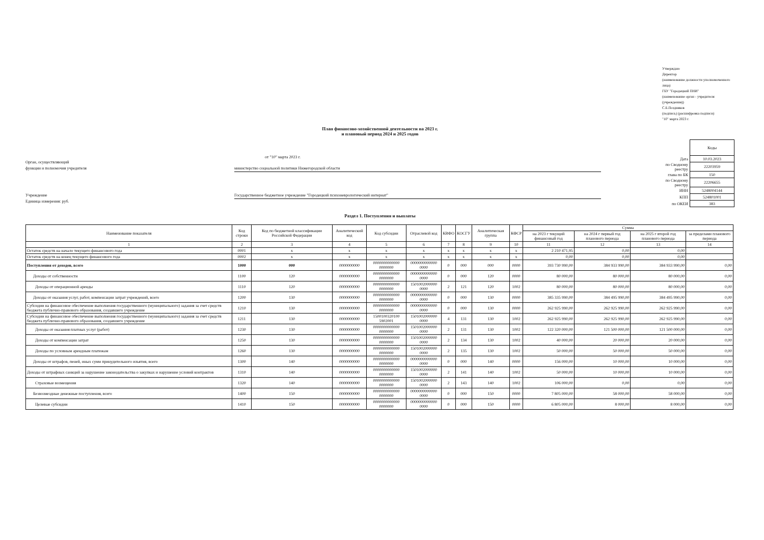Утверждаю
Директор
(наименование должности уполномоченного лица)
ГБУ "Городецкий ПНИ"
(наименование орган - учредителя (учреждения))
С.Б.Поздняков
(подпись) (расшифровка подписи)
"10" марта 2023 г.
План финансово-хозяйственной деятельности на 2023 г.
и плановый период 2024 и 2025 годов
от "10" марта 2023 г.
Орган, осуществляющий
функции и полномочия учредителя
министерство социальной политики Нижегородской области
Учреждение Государственное бюджетное учреждение "Городецкий психоневрологический интернат"
Единица измерения: руб.
| | Коды |
| Дата | 10.03.2023 |
| по Сводному реестру | 22203959 |
| глава по БК | 150 |
| по Сводному реестру | 22206655 |
| ИНН | 5248004144 |
| КПП | 524801001 |
| по ОКЕИ | 383 |
Раздел 1. Поступления и выплаты
| Наименование показателя | Код строки | Код по бюджетной классификации Российской Федерации | Аналитический код | Код субсидии | Отраслевой код | КВФО | КОСГУ | Аналитическая группа | КФСР | Сумма | | | |
| --- | --- | --- | --- | --- | --- | --- | --- | --- | --- | --- | --- | --- | --- |
| | | | | | | | | | | на 2023 г текущий финансовый год | на 2024 г первый год планового периода | на 2025 г второй год планового периода | за пределами планового периода |
| 1 | 2 | 3 | 4 | 5 | 6 | 7 | 8 | 9 | 10 | 11 | 12 | 13 | 14 |
| Остаток средств на начало текущего финансового года | 0001 | x | x | x | x | x | x | x | x | 2 210 471,95 | 0,00 | 0,00 | |
| Остаток средств на конец текущего финансового года | 0002 | x | x | x | x | x | x | x | x | 0,00 | 0,00 | 0,00 | |
| Поступления от доходов, всего | 1000 | 000 | 0000000000 | 0000000000000 0000000 | 0000000000000 0000 | 0 | 000 | 000 | 0000 | 393 730 990,00 | 384 933 990,00 | 384 933 990,00 | 0,00 |
| Доходы от собственности | 1100 | 120 | 0000000000 | 0000000000000 0000000 | 0000000000000 0000 | 0 | 000 | 120 | 0000 | 80 000,00 | 80 000,00 | 80 000,00 | 0,00 |
| Доходы от операционной аренды | 1110 | 120 | 0000000000 | 0000000000000 0000000 | 1501002000000 0000 | 2 | 121 | 120 | 1002 | 80 000,00 | 80 000,00 | 80 000,00 | 0,00 |
| Доходы от оказания услуг, работ, компенсации затрат учреждений, всего | 1200 | 130 | 0000000000 | 0000000000000 0000000 | 0000000000000 0000 | 0 | 000 | 130 | 0000 | 385 335 990,00 | 384 495 990,00 | 384 495 990,00 | 0,00 |
| Субсидии на финансовое обеспечение выполнения государственного (муниципального) задания за счет средств бюджета публично-правового образования, создавшего учреждение | 1210 | 130 | 0000000000 | 0000000000000 0000000 | 0000000000000 0000 | 0 | 000 | 130 | 0000 | 262 925 990,00 | 262 925 990,00 | 262 925 990,00 | 0,00 |
| Субсидии на финансовое обеспечение выполнения государственного (муниципального) задания за счет средств бюджета публично-правового образования, создавшего учреждение | 1211 | 130 | 0000000000 | 1500100320100 5902001 | 1501002000000 0000 | 4 | 131 | 130 | 1002 | 262 925 990,00 | 262 925 990,00 | 262 925 990,00 | 0,00 |
| Доходы от оказания платных услуг (работ) | 1230 | 130 | 0000000000 | 0000000000000 0000000 | 1501002000000 0000 | 2 | 131 | 130 | 1002 | 122 320 000,00 | 121 500 000,00 | 121 500 000,00 | 0,00 |
| Доходы от компенсации затрат | 1250 | 130 | 0000000000 | 0000000000000 0000000 | 1501002000000 0000 | 2 | 134 | 130 | 1002 | 40 000,00 | 20 000,00 | 20 000,00 | 0,00 |
| Доходы по условным арендным платежам | 1260 | 130 | 0000000000 | 0000000000000 0000000 | 1501002000000 0000 | 2 | 135 | 130 | 1002 | 50 000,00 | 50 000,00 | 50 000,00 | 0,00 |
| Доходы от штрафов, пеней, иных сумм принудительного изъятия, всего | 1300 | 140 | 0000000000 | 0000000000000 0000000 | 0000000000000 0000 | 0 | 000 | 140 | 0000 | 156 000,00 | 10 000,00 | 10 000,00 | 0,00 |
| Доходы от штрафных санкций за нарушение законодательства о закупках и нарушение условий контрактов | 1310 | 140 | 0000000000 | 0000000000000 0000000 | 1501002000000 0000 | 2 | 141 | 140 | 1002 | 50 000,00 | 10 000,00 | 10 000,00 | 0,00 |
| Страховые возмещения | 1320 | 140 | 0000000000 | 0000000000000 0000000 | 1501002000000 0000 | 2 | 143 | 140 | 1002 | 106 000,00 | 0,00 | 0,00 | 0,00 |
| Безвозмездные денежные поступления, всего | 1400 | 150 | 0000000000 | 0000000000000 0000000 | 0000000000000 0000 | 0 | 000 | 150 | 0000 | 7 805 000,00 | 58 000,00 | 58 000,00 | 0,00 |
| Целевые субсидии | 1410 | 150 | 0000000000 | 0000000000000 0000000 | 0000000000000 0000 | 0 | 000 | 150 | 0000 | 6 805 000,00 | 8 000,00 | 8 000,00 | 0,00 |